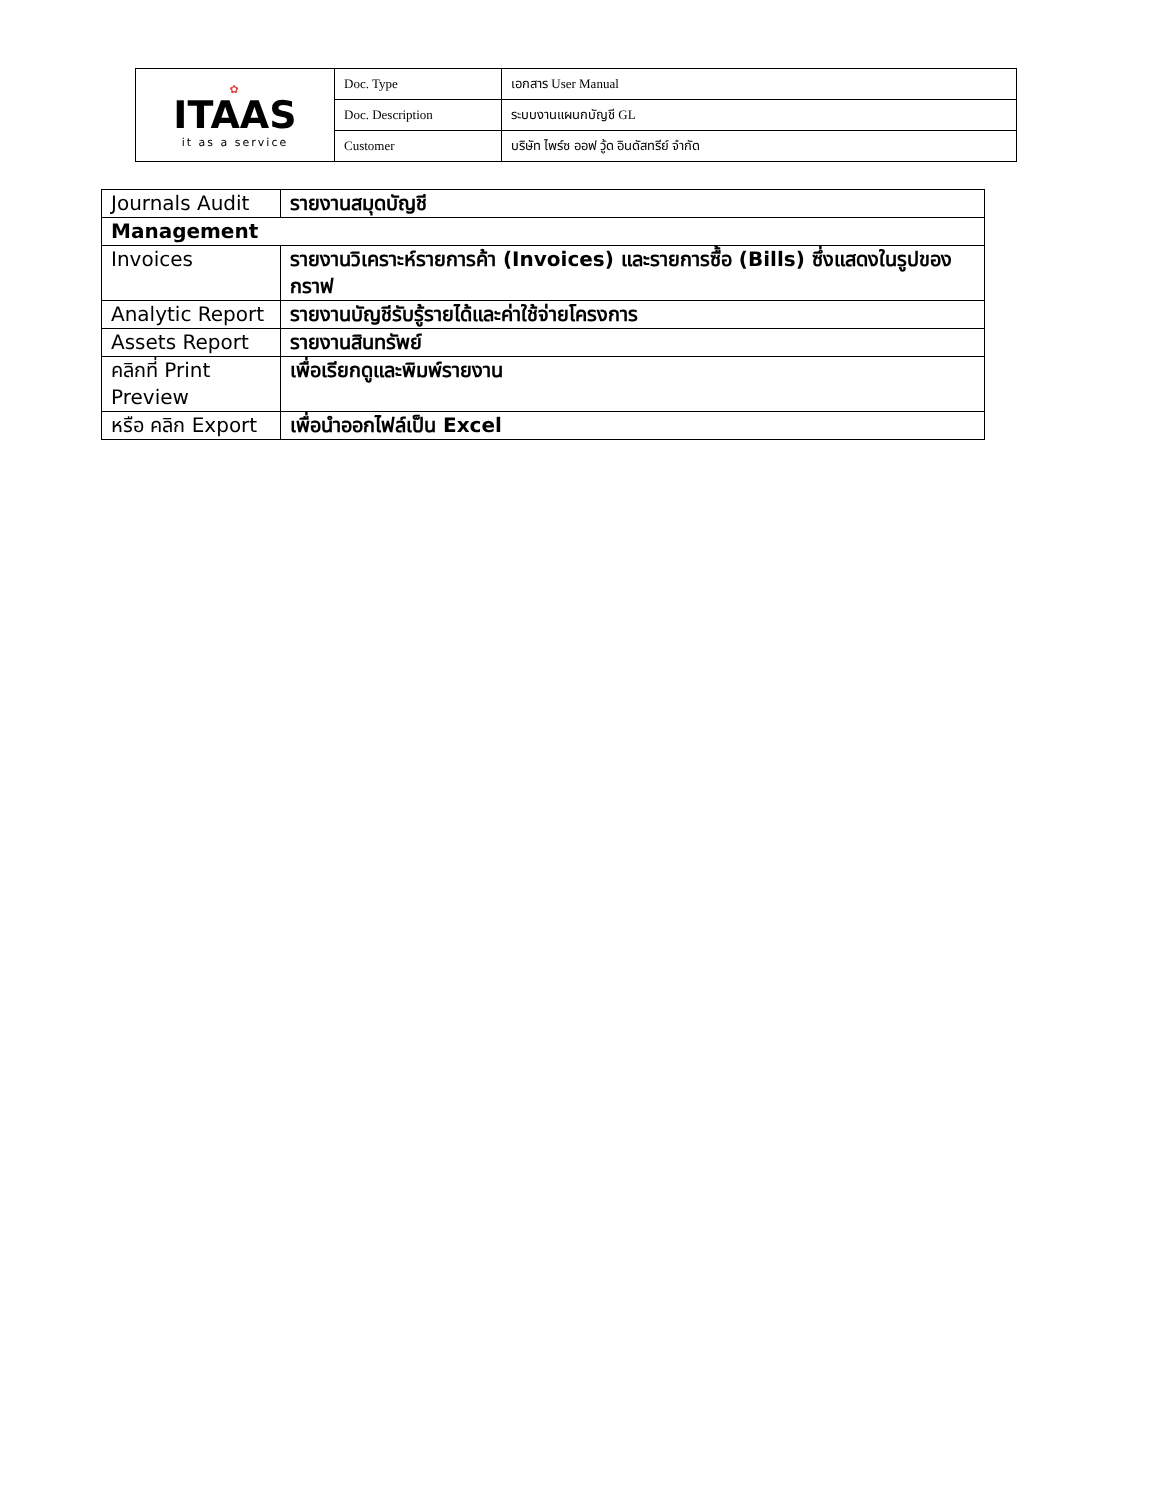| ✿ ITAAS it as a service | Doc. Type | เอกสาร User Manual |
| | Doc. Description | ระบบงานแผนกบัญชี GL |
| | Customer | บริษัท ไพร์ซ ออฟ วู้ด อินดัสทรีย์ จำกัด |
| Journals Audit | รายงานสมุดบัญชี |
| Management | |
| Invoices | รายงานวิเคราะห์รายการค้า (Invoices) และรายการซื้อ (Bills) ซึ่งแสดงในรูปของกราฟ |
| Analytic Report | รายงานบัญชีรับรู้รายได้และค่าใช้จ่ายโครงการ |
| Assets Report | รายงานสินทรัพย์ |
| คลิกที่ Print Preview | เพื่อเรียกดูและพิมพ์รายงาน |
| หรือ คลิก Export | เพื่อนำออกไฟล์เป็น Excel |